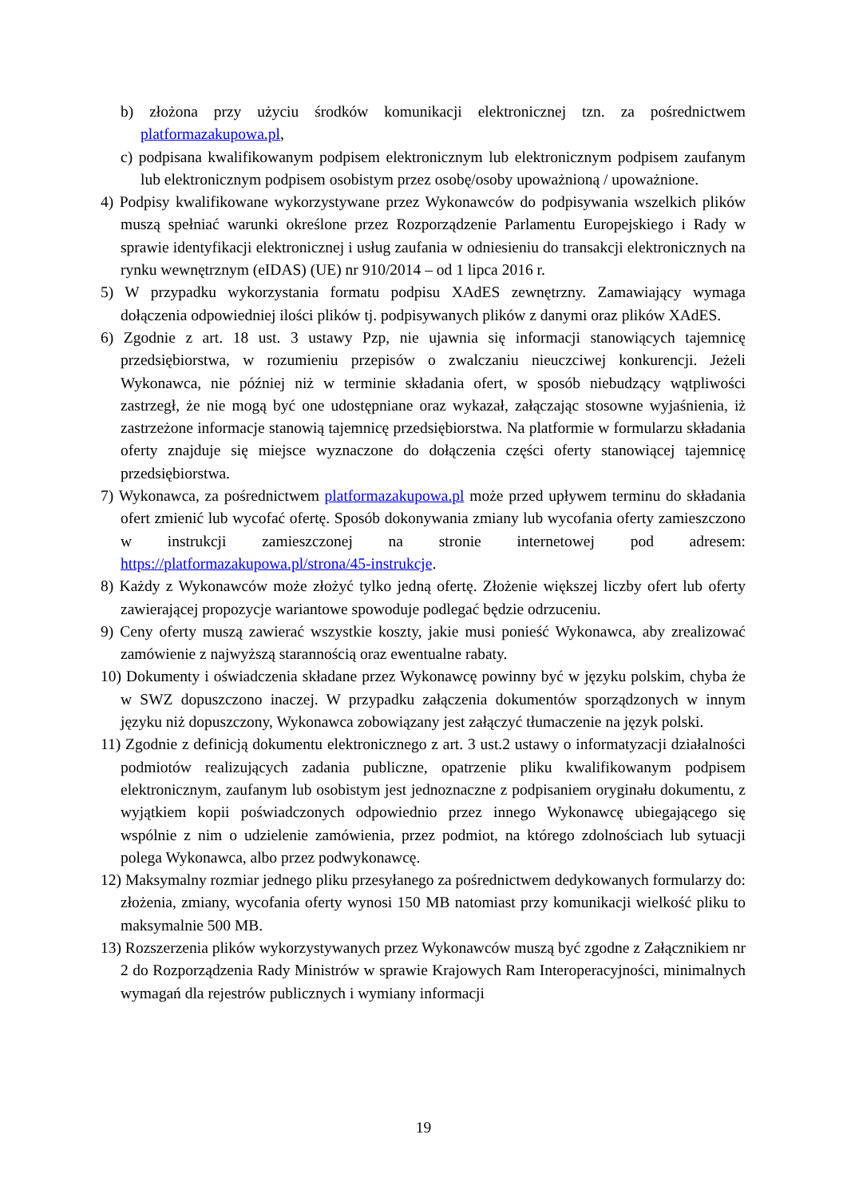b) złożona przy użyciu środków komunikacji elektronicznej tzn. za pośrednictwem platformazakupowa.pl,
c) podpisana kwalifikowanym podpisem elektronicznym lub elektronicznym podpisem zaufanym lub elektronicznym podpisem osobistym przez osobę/osoby upoważnioną / upoważnione.
4) Podpisy kwalifikowane wykorzystywane przez Wykonawców do podpisywania wszelkich plików muszą spełniać warunki określone przez Rozporządzenie Parlamentu Europejskiego i Rady w sprawie identyfikacji elektronicznej i usług zaufania w odniesieniu do transakcji elektronicznych na rynku wewnętrznym (eIDAS) (UE) nr 910/2014 – od 1 lipca 2016 r.
5) W przypadku wykorzystania formatu podpisu XAdES zewnętrzny. Zamawiający wymaga dołączenia odpowiedniej ilości plików tj. podpisywanych plików z danymi oraz plików XAdES.
6) Zgodnie z art. 18 ust. 3 ustawy Pzp, nie ujawnia się informacji stanowiących tajemnicę przedsiębiorstwa, w rozumieniu przepisów o zwalczaniu nieuczciwej konkurencji. Jeżeli Wykonawca, nie później niż w terminie składania ofert, w sposób niebudzący wątpliwości zastrzegł, że nie mogą być one udostępniane oraz wykazał, załączając stosowne wyjaśnienia, iż zastrzeżone informacje stanowią tajemnicę przedsiębiorstwa. Na platformie w formularzu składania oferty znajduje się miejsce wyznaczone do dołączenia części oferty stanowiącej tajemnicę przedsiębiorstwa.
7) Wykonawca, za pośrednictwem platformazakupowa.pl może przed upływem terminu do składania ofert zmienić lub wycofać ofertę. Sposób dokonywania zmiany lub wycofania oferty zamieszczono w instrukcji zamieszczonej na stronie internetowej pod adresem: https://platformazakupowa.pl/strona/45-instrukcje.
8) Każdy z Wykonawców może złożyć tylko jedną ofertę. Złożenie większej liczby ofert lub oferty zawierającej propozycje wariantowe spowoduje podlegać będzie odrzuceniu.
9) Ceny oferty muszą zawierać wszystkie koszty, jakie musi ponieść Wykonawca, aby zrealizować zamówienie z najwyższą starannością oraz ewentualne rabaty.
10) Dokumenty i oświadczenia składane przez Wykonawcę powinny być w języku polskim, chyba że w SWZ dopuszczono inaczej. W przypadku załączenia dokumentów sporządzonych w innym języku niż dopuszczony, Wykonawca zobowiązany jest załączyć tłumaczenie na język polski.
11) Zgodnie z definicją dokumentu elektronicznego z art. 3 ust.2 ustawy o informatyzacji działalności podmiotów realizujących zadania publiczne, opatrzenie pliku kwalifikowanym podpisem elektronicznym, zaufanym lub osobistym jest jednoznaczne z podpisaniem oryginału dokumentu, z wyjątkiem kopii poświadczonych odpowiednio przez innego Wykonawcę ubiegającego się wspólnie z nim o udzielenie zamówienia, przez podmiot, na którego zdolnościach lub sytuacji polega Wykonawca, albo przez podwykonawcę.
12) Maksymalny rozmiar jednego pliku przesyłanego za pośrednictwem dedykowanych formularzy do: złożenia, zmiany, wycofania oferty wynosi 150 MB natomiast przy komunikacji wielkość pliku to maksymalnie 500 MB.
13) Rozszerzenia plików wykorzystywanych przez Wykonawców muszą być zgodne z Załącznikiem nr 2 do Rozporządzenia Rady Ministrów w sprawie Krajowych Ram Interoperacyjności, minimalnych wymagań dla rejestrów publicznych i wymiany informacji
19